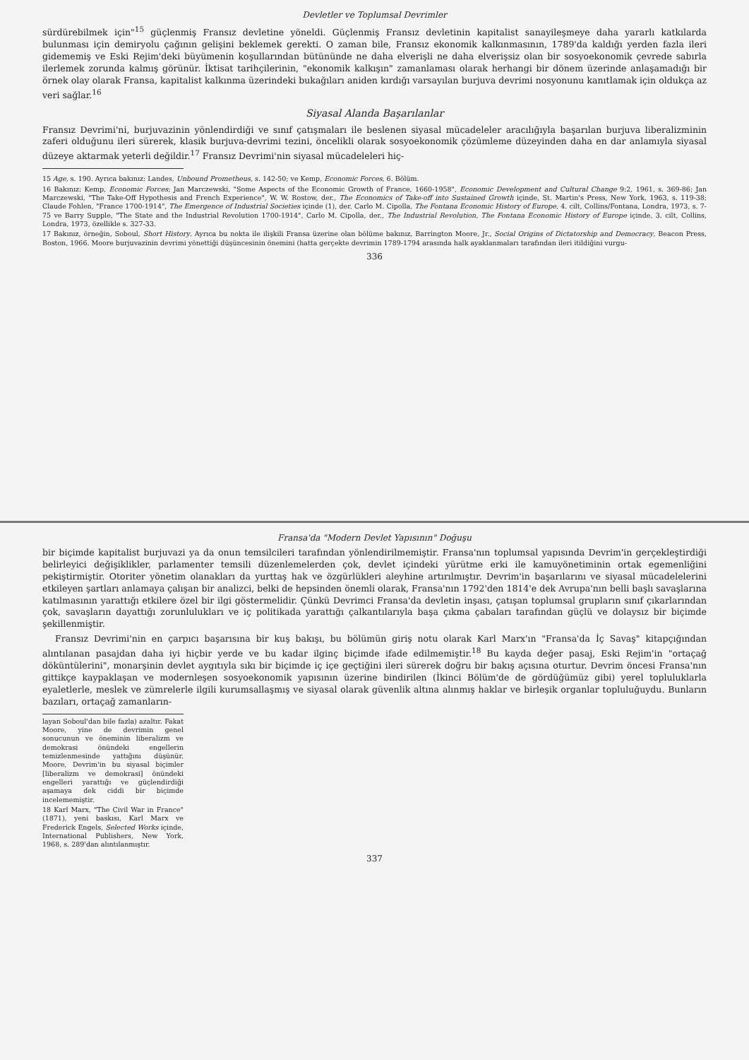Devletler ve Toplumsal Devrimler
sürdürebilmek için"<sup>15</sup> güçlenmiş Fransız devletine yöneldi. Güçlenmiş Fransız devletinin kapitalist sanayileşmeye daha yararlı katkılarda bulunması için demiryolu çağının gelişini beklemek gerekti. O zaman bile, Fransız ekonomik kalkınmasının, 1789'da kaldığı yerden fazla ileri gidememiş ve Eski Rejim'deki büyümenin koşullarından bütününde ne daha elverişli ne daha elverişsiz olan bir sosyoekonomik çevrede sabırla ilerlemek zorunda kalmış görünür. İktisat tarihçilerinin, "ekonomik kalkışın" zamanlaması olarak herhangi bir dönem üzerinde anlaşamadığı bir örnek olay olarak Fransa, kapitalist kalkınma üzerindeki bukağıları aniden kırdığı varsayılan burjuva devrimi nosyonunu kanıtlamak için oldukça az veri sağlar.<sup>16</sup>
Siyasal Alanda Başarılanlar
Fransız Devrimi'ni, burjuvazinin yönlendirdiği ve sınıf çatışmaları ile beslenen siyasal mücadeleler aracılığıyla başarılan burjuva liberalizminin zaferi olduğunu ileri sürerek, klasik burjuva-devrimi tezini, öncelikli olarak sosyoekonomik çözümleme düzeyinden daha en dar anlamıyla siyasal düzeye aktarmak yeterli değildir.<sup>17</sup> Fransız Devrimi'nin siyasal mücadeleleri hiç-
15 Age, s. 190. Ayrıca bakınız: Landes, Unbound Prometheus, s. 142-50; ve Kemp, Economic Forces, 6. Bölüm.
16 Bakınız: Kemp, Economic Forces; Jan Marczewski, "Some Aspects of the Economic Growth of France, 1660-1958", Economic Development and Cultural Change 9:2, 1961, s. 369-86; Jan Marczewski, "The Take-Off Hypothesis and French Experience", W. W. Rostow, der., The Economics of Take-off into Sustained Growth içinde, St. Martin's Press, New York, 1963, s. 119-38; Claude Fohlen, "France 1700-1914", The Emergence of Industrial Societies içinde (1), der. Carlo M. Cipolla, The Fontana Economic History of Europe, 4. cilt, Collins/Fontana, Londra, 1973, s. 7-75 ve Barry Supple, "The State and the Industrial Revolution 1700-1914", Carlo M. Cipolla, der., The Industrial Revolution, The Fontana Economic History of Europe içinde, 3. cilt, Collins, Londra, 1973, özellikle s. 327-33.
17 Bakınız, örneğin, Soboul, Short History. Ayrıca bu nokta ile ilişkili Fransa üzerine olan bölüme bakınız, Barrington Moore, Jr., Social Origins of Dictatorship and Democracy, Beacon Press, Boston, 1966. Moore burjuvazinin devrimi yönettiği düşüncesinin önemini (hatta gerçekte devrimin 1789-1794 arasında halk ayaklanmaları tarafından ileri itildiğini vurgu-
336
Fransa'da "Modern Devlet Yapısının" Doğuşu
bir biçimde kapitalist burjuvazi ya da onun temsilcileri tarafından yönlendirilmemiştir. Fransa'nın toplumsal yapısında Devrim'in gerçekleştirdiği belirleyici değişiklikler, parlamenter temsili düzenlemelerden çok, devlet içindeki yürütme erki ile kamuyönetiminin ortak egemenliğini pekiştirmiştir. Otoriter yönetim olanakları da yurttaş hak ve özgürlükleri aleyhine artırılmıştır. Devrim'in başarılarını ve siyasal mücadelelerini etkileyen şartları anlamaya çalışan bir analizci, belki de hepsinden önemli olarak, Fransa'nın 1792'den 1814'e dek Avrupa'nın belli başlı savaşlarına katılmasının yarattığı etkilere özel bir ilgi göstermelidir. Çünkü Devrimci Fransa'da devletin inşası, çatışan toplumsal grupların sınıf çıkarlarından çok, savaşların dayattığı zorunlulukları ve iç politikada yarattığı çalkantılarıyla başa çıkma çabaları tarafından güçlü ve dolaysız bir biçimde şekillenmiştir.
Fransız Devrimi'nin en çarpıcı başarısına bir kuş bakışı, bu bölümün giriş notu olarak Karl Marx'ın "Fransa'da İç Savaş" kitapçığından alıntılanan pasajdan daha iyi hiçbir yerde ve bu kadar ilginç biçimde ifade edilmemiştir.<sup>18</sup> Bu kayda değer pasaj, Eski Rejim'in "ortaçağ döküntülerini", monarşinin devlet aygıtıyla sıkı bir biçimde iç içe geçtiğini ileri sürerek doğru bir bakış açısına oturtur. Devrim öncesi Fransa'nın gittikçe kaypaklaşan ve modernleşen sosyoekonomik yapısının üzerine bindirilen (İkinci Bölüm'de de gördüğümüz gibi) yerel topluluklarla eyaletlerle, meslek ve zümrelerle ilgili kurumsallaşmış ve siyasal olarak güvenlik altına alınmış haklar ve birleşik organlar topluluğuydu. Bunların bazıları, ortaçağ zamanların-
layan Soboul'dan bile fazla) azaltır. Fakat Moore, yine de devrimin genel sonucunun ve öneminin liberalizm ve demokrasi önündeki engellerin temizlenmesinde yattığını düşünür. Moore, Devrim'in bu siyasal biçimler [liberalizm ve demokrasi] önündeki engelleri yarattığı ve güçlendirdiği aşamaya dek ciddi bir biçimde incelememiştir.
18 Karl Marx, "The Civil War in France" (1871), yeni baskısı, Karl Marx ve Frederick Engels, Selected Works içinde, International Publishers, New York, 1968, s. 289'dan alıntılanmıştır.
337